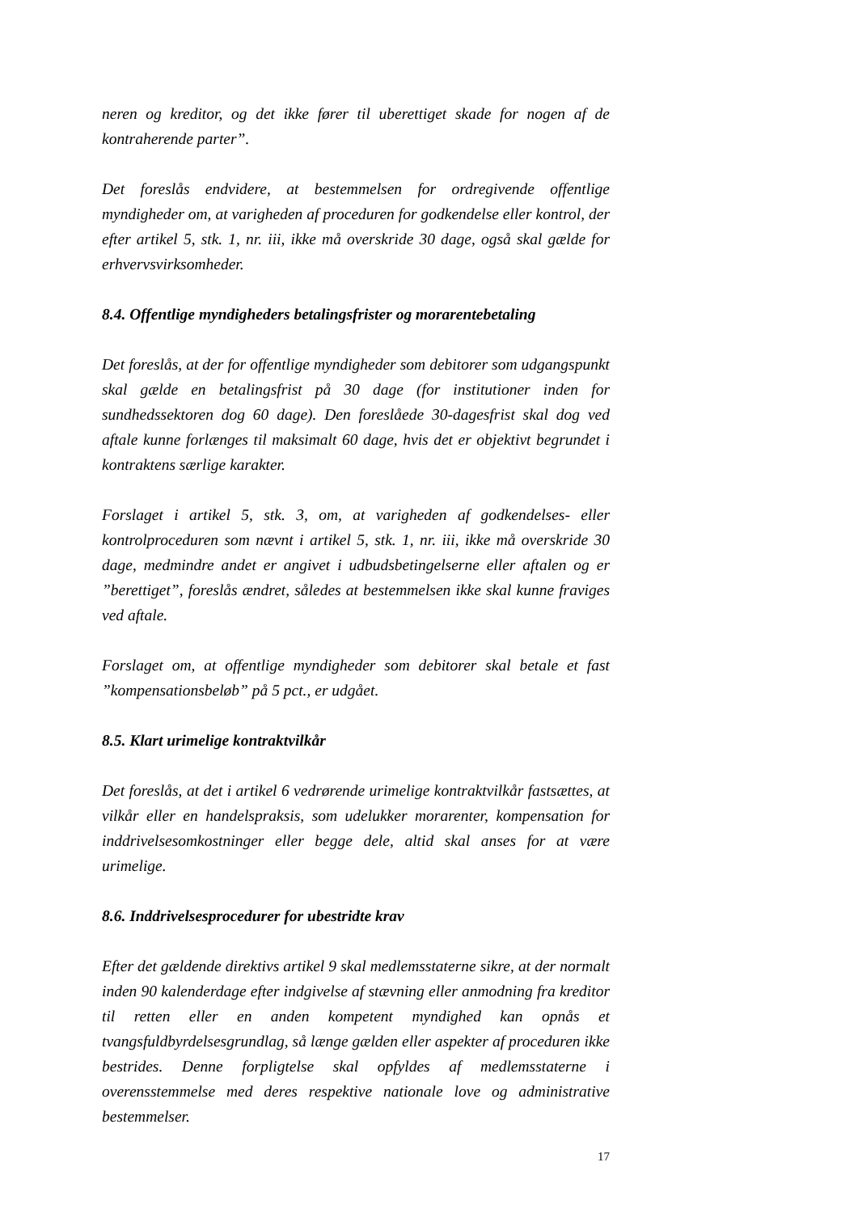neren og kreditor, og det ikke fører til uberettiget skade for nogen af de kontraherende parter”.
Det foreslås endvidere, at bestemmelsen for ordregivende offentlige myndigheder om, at varigheden af proceduren for godkendelse eller kontrol, der efter artikel 5, stk. 1, nr. iii, ikke må overskride 30 dage, også skal gælde for erhvervsvirksomheder.
8.4. Offentlige myndigheders betalingsfrister og morarentebetaling
Det foreslås, at der for offentlige myndigheder som debitorer som udgangspunkt skal gælde en betalingsfrist på 30 dage (for institutioner inden for sundhedssektoren dog 60 dage). Den foreslåede 30-dagesfrist skal dog ved aftale kunne forlænges til maksimalt 60 dage, hvis det er objektivt begrundet i kontraktens særlige karakter.
Forslaget i artikel 5, stk. 3, om, at varigheden af godkendelses- eller kontrolproceduren som nævnt i artikel 5, stk. 1, nr. iii, ikke må overskride 30 dage, medmindre andet er angivet i udbudsbetingelserne eller aftalen og er ”berettiget”, foreslås ændret, således at bestemmelsen ikke skal kunne fraviges ved aftale.
Forslaget om, at offentlige myndigheder som debitorer skal betale et fast ”kompensationsbeløb” på 5 pct., er udgået.
8.5. Klart urimelige kontraktvilkår
Det foreslås, at det i artikel 6 vedrørende urimelige kontraktvilkår fastsættes, at vilkår eller en handelspraksis, som udelukker morarenter, kompensation for inddrivelsesomkostninger eller begge dele, altid skal anses for at være urimelige.
8.6. Inddrivelsesprocedurer for ubestridte krav
Efter det gældende direktivs artikel 9 skal medlemsstaterne sikre, at der normalt inden 90 kalenderdage efter indgivelse af stævning eller anmodning fra kreditor til retten eller en anden kompetent myndighed kan opnås et tvangsfuldbyrdelsesgrundlag, så længe gælden eller aspekter af proceduren ikke bestrides. Denne forpligtelse skal opfyldes af medlemsstaterne i overensstemmelse med deres respektive nationale love og administrative bestemmelser.
17